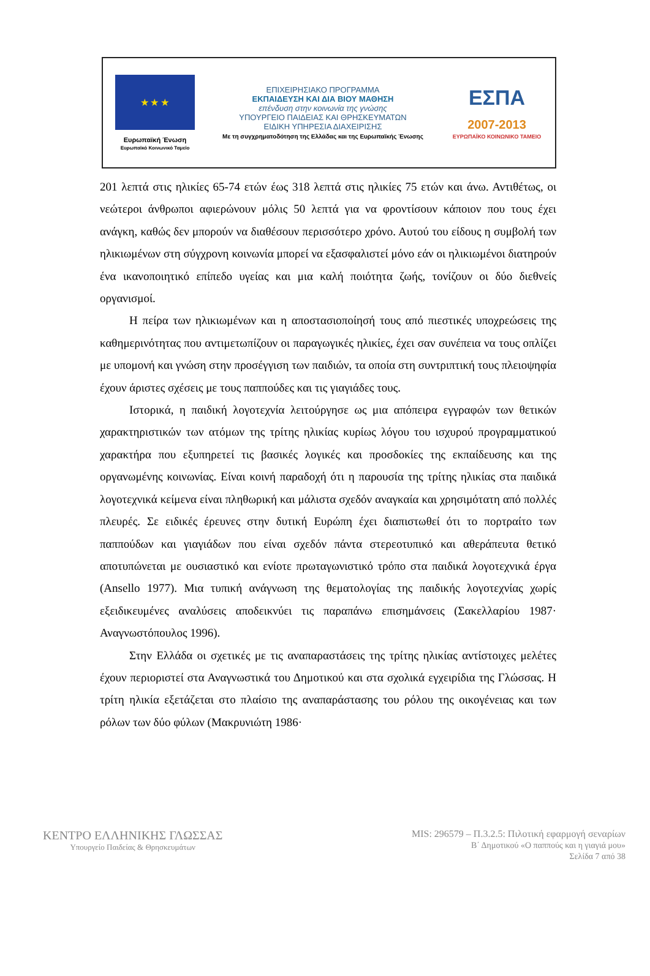★ ★ ★
Ευρωπαϊκή Ένωση
Ευρωπαϊκό Κοινωνικό Ταμείο
ΕΠΙΧΕΙΡΗΣΙΑΚΟ ΠΡΟΓΡΑΜΜΑ
ΕΚΠΑΙΔΕΥΣΗ ΚΑΙ ΔΙΑ ΒΙΟΥ ΜΑΘΗΣΗ
επένδυση στην κοινωνία της γνώσης
ΥΠΟΥΡΓΕΙΟ ΠΑΙΔΕΙΑΣ ΚΑΙ ΘΡΗΣΚΕΥΜΑΤΩΝ
ΕΙΔΙΚΗ ΥΠΗΡΕΣΙΑ ΔΙΑΧΕΙΡΙΣΗΣ
Με τη συγχρηματοδότηση της Ελλάδας και της Ευρωπαϊκής Ένωσης
ΕΣΠΑ
2007-2013
ΕΥΡΩΠΑΪΚΟ ΚΟΙΝΩΝΙΚΟ ΤΑΜΕΙΟ
201 λεπτά στις ηλικίες 65-74 ετών έως 318 λεπτά στις ηλικίες 75 ετών και άνω. Αντιθέτως, οι νεώτεροι άνθρωποι αφιερώνουν μόλις 50 λεπτά για να φροντίσουν κάποιον που τους έχει ανάγκη, καθώς δεν μπορούν να διαθέσουν περισσότερο χρόνο. Αυτού του είδους η συμβολή των ηλικιωμένων στη σύγχρονη κοινωνία μπορεί να εξασφαλιστεί μόνο εάν οι ηλικιωμένοι διατηρούν ένα ικανοποιητικό επίπεδο υγείας και μια καλή ποιότητα ζωής, τονίζουν οι δύο διεθνείς οργανισμοί.
Η πείρα των ηλικιωμένων και η αποστασιοποίησή τους από πιεστικές υποχρεώσεις της καθημερινότητας που αντιμετωπίζουν οι παραγωγικές ηλικίες, έχει σαν συνέπεια να τους οπλίζει με υπομονή και γνώση στην προσέγγιση των παιδιών, τα οποία στη συντριπτική τους πλειοψηφία έχουν άριστες σχέσεις με τους παππούδες και τις γιαγιάδες τους.
Ιστορικά, η παιδική λογοτεχνία λειτούργησε ως μια απόπειρα εγγραφών των θετικών χαρακτηριστικών των ατόμων της τρίτης ηλικίας κυρίως λόγου του ισχυρού προγραμματικού χαρακτήρα που εξυπηρετεί τις βασικές λογικές και προσδοκίες της εκπαίδευσης και της οργανωμένης κοινωνίας. Είναι κοινή παραδοχή ότι η παρουσία της τρίτης ηλικίας στα παιδικά λογοτεχνικά κείμενα είναι πληθωρική και μάλιστα σχεδόν αναγκαία και χρησιμότατη από πολλές πλευρές. Σε ειδικές έρευνες στην δυτική Ευρώπη έχει διαπιστωθεί ότι το πορτραίτο των παππούδων και γιαγιάδων που είναι σχεδόν πάντα στερεοτυπικό και αθεράπευτα θετικό αποτυπώνεται με ουσιαστικό και ενίοτε πρωταγωνιστικό τρόπο στα παιδικά λογοτεχνικά έργα (Ansello 1977). Μια τυπική ανάγνωση της θεματολογίας της παιδικής λογοτεχνίας χωρίς εξειδικευμένες αναλύσεις αποδεικνύει τις παραπάνω επισημάνσεις (Σακελλαρίου 1987· Αναγνωστόπουλος 1996).
Στην Ελλάδα οι σχετικές με τις αναπαραστάσεις της τρίτης ηλικίας αντίστοιχες μελέτες έχουν περιοριστεί στα Αναγνωστικά του Δημοτικού και στα σχολικά εγχειρίδια της Γλώσσας. Η τρίτη ηλικία εξετάζεται στο πλαίσιο της αναπαράστασης του ρόλου της οικογένειας και των ρόλων των δύο φύλων (Μακρυνιώτη 1986·
ΚΕΝΤΡΟ ΕΛΛΗΝΙΚΗΣ ΓΛΩΣΣΑΣ
Υπουργείο Παιδείας & Θρησκευμάτων
MIS: 296579 – Π.3.2.5: Πιλοτική εφαρμογή σεναρίων
Β΄ Δημοτικού «Ο παππούς και η γιαγιά μου»
Σελίδα 7 από 38